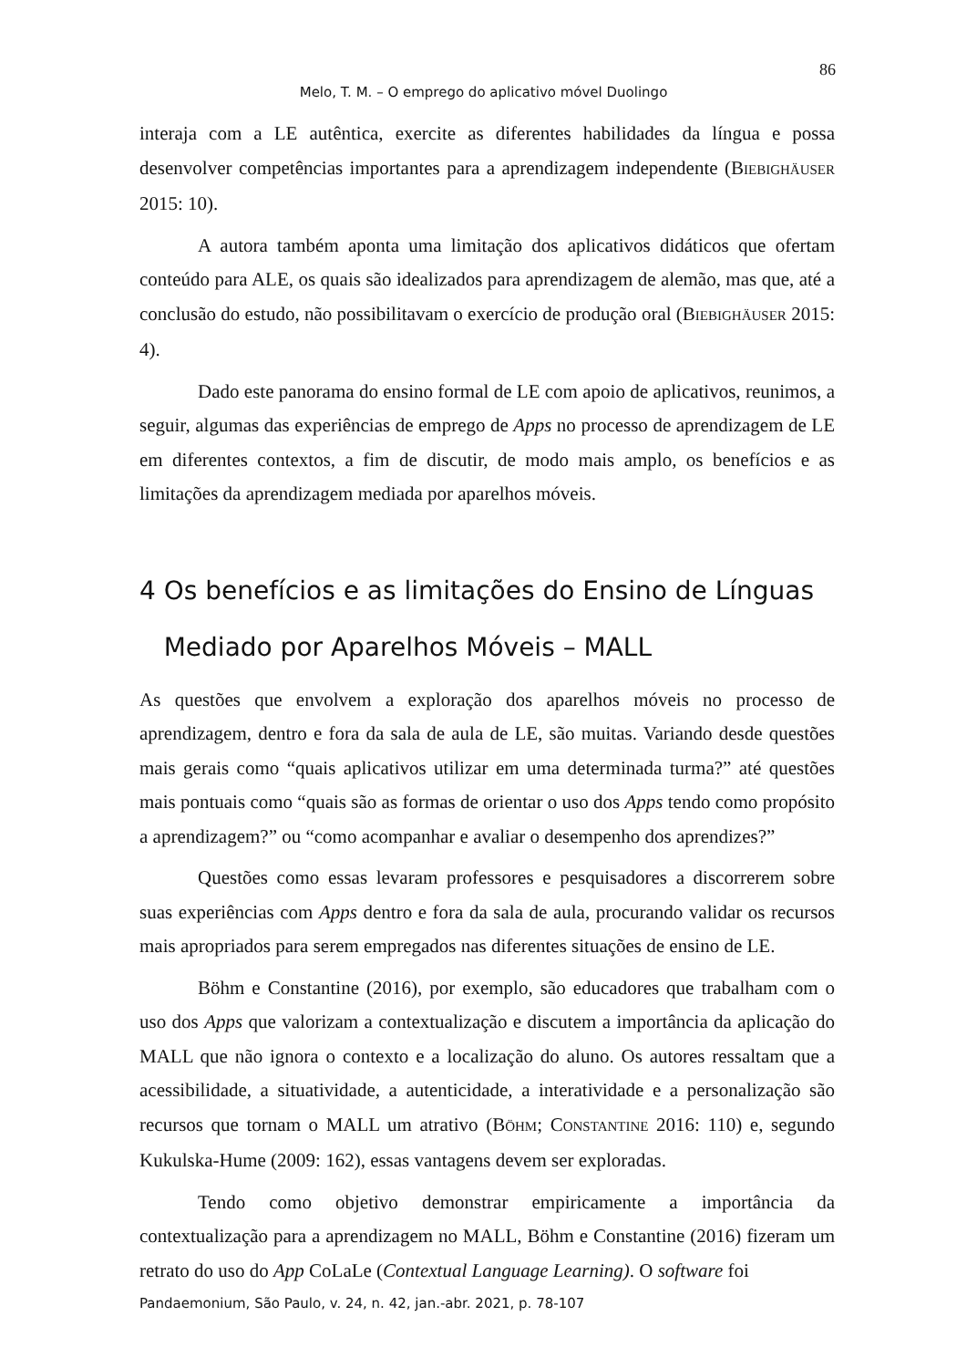86
Melo, T. M. – O emprego do aplicativo móvel Duolingo
interaja com a LE autêntica, exercite as diferentes habilidades da língua e possa desenvolver competências importantes para a aprendizagem independente (BIEBIGHÄUSER 2015: 10).
A autora também aponta uma limitação dos aplicativos didáticos que ofertam conteúdo para ALE, os quais são idealizados para aprendizagem de alemão, mas que, até a conclusão do estudo, não possibilitavam o exercício de produção oral (BIEBIGHÄUSER 2015: 4).
Dado este panorama do ensino formal de LE com apoio de aplicativos, reunimos, a seguir, algumas das experiências de emprego de Apps no processo de aprendizagem de LE em diferentes contextos, a fim de discutir, de modo mais amplo, os benefícios e as limitações da aprendizagem mediada por aparelhos móveis.
4 Os benefícios e as limitações do Ensino de Línguas
Mediado por Aparelhos Móveis – MALL
As questões que envolvem a exploração dos aparelhos móveis no processo de aprendizagem, dentro e fora da sala de aula de LE, são muitas. Variando desde questões mais gerais como “quais aplicativos utilizar em uma determinada turma?” até questões mais pontuais como “quais são as formas de orientar o uso dos Apps tendo como propósito a aprendizagem?” ou “como acompanhar e avaliar o desempenho dos aprendizes?”
Questões como essas levaram professores e pesquisadores a discorrerem sobre suas experiências com Apps dentro e fora da sala de aula, procurando validar os recursos mais apropriados para serem empregados nas diferentes situações de ensino de LE.
Böhm e Constantine (2016), por exemplo, são educadores que trabalham com o uso dos Apps que valorizam a contextualização e discutem a importância da aplicação do MALL que não ignora o contexto e a localização do aluno. Os autores ressaltam que a acessibilidade, a situatividade, a autenticidade, a interatividade e a personalização são recursos que tornam o MALL um atrativo (BÖHM; CONSTANTINE 2016: 110) e, segundo Kukulska-Hume (2009: 162), essas vantagens devem ser exploradas.
Tendo como objetivo demonstrar empiricamente a importância da contextualização para a aprendizagem no MALL, Böhm e Constantine (2016) fizeram um retrato do uso do App CoLaLe (Contextual Language Learning). O software foi
Pandaemonium, São Paulo, v. 24, n. 42, jan.-abr. 2021, p. 78-107